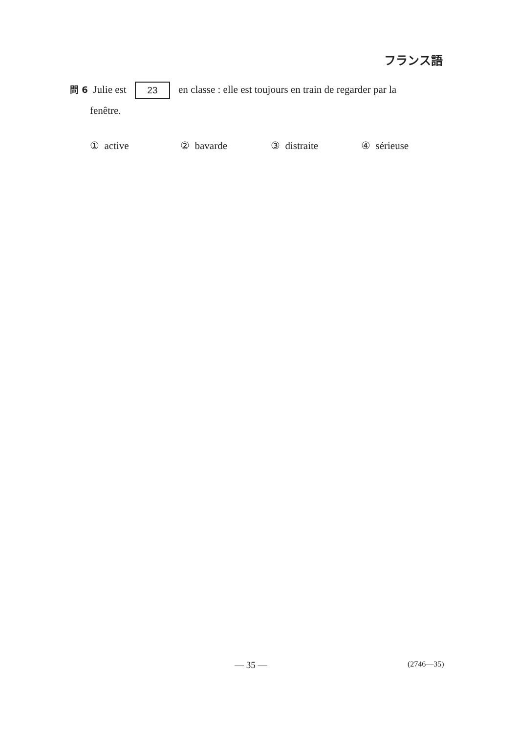フランス語
問 6 Julie est 23 en classe : elle est toujours en train de regarder par la
fenêtre.
① active ② bavarde ③ distraite ④ sérieuse
— 35 — (2746—35)